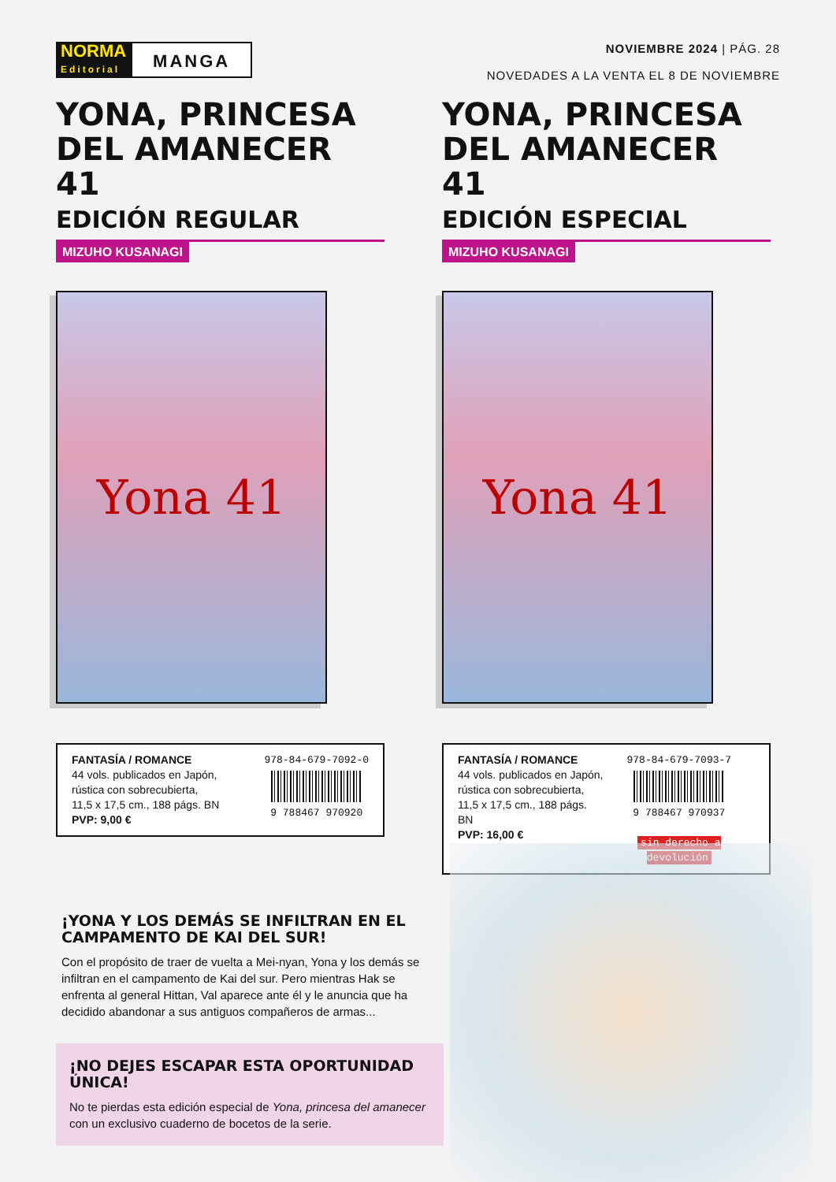NORMA
Editorial
MANGA
NOVIEMBRE 2024 | PÁG. 28
NOVEDADES A LA VENTA EL 8 DE NOVIEMBRE
YONA, PRINCESA DEL AMANECER 41
EDICIÓN REGULAR
MIZUHO KUSANAGI
Yona 41
FANTASÍA / ROMANCE
44 vols. publicados en Japón,
rústica con sobrecubierta,
11,5 x 17,5 cm., 188 págs. BN
PVP: 9,00 €
978-84-679-7092-0
9 788467 970920
YONA, PRINCESA DEL AMANECER 41
EDICIÓN ESPECIAL
MIZUHO KUSANAGI
Yona 41
FANTASÍA / ROMANCE
44 vols. publicados en Japón,
rústica con sobrecubierta,
11,5 x 17,5 cm., 188 págs. BN
PVP: 16,00 €
978-84-679-7093-7
9 788467 970937
sin derecho a devolución
¡YONA Y LOS DEMÁS SE INFILTRAN EN EL CAMPAMENTO DE KAI DEL SUR!
Con el propósito de traer de vuelta a Mei-nyan, Yona y los demás se infiltran en el campamento de Kai del sur. Pero mientras Hak se enfrenta al general Hittan, Val aparece ante él y le anuncia que ha decidido abandonar a sus antiguos compañeros de armas...
¡NO DEJES ESCAPAR ESTA OPORTUNIDAD ÚNICA!
No te pierdas esta edición especial de Yona, princesa del amanecer con un exclusivo cuaderno de bocetos de la serie.